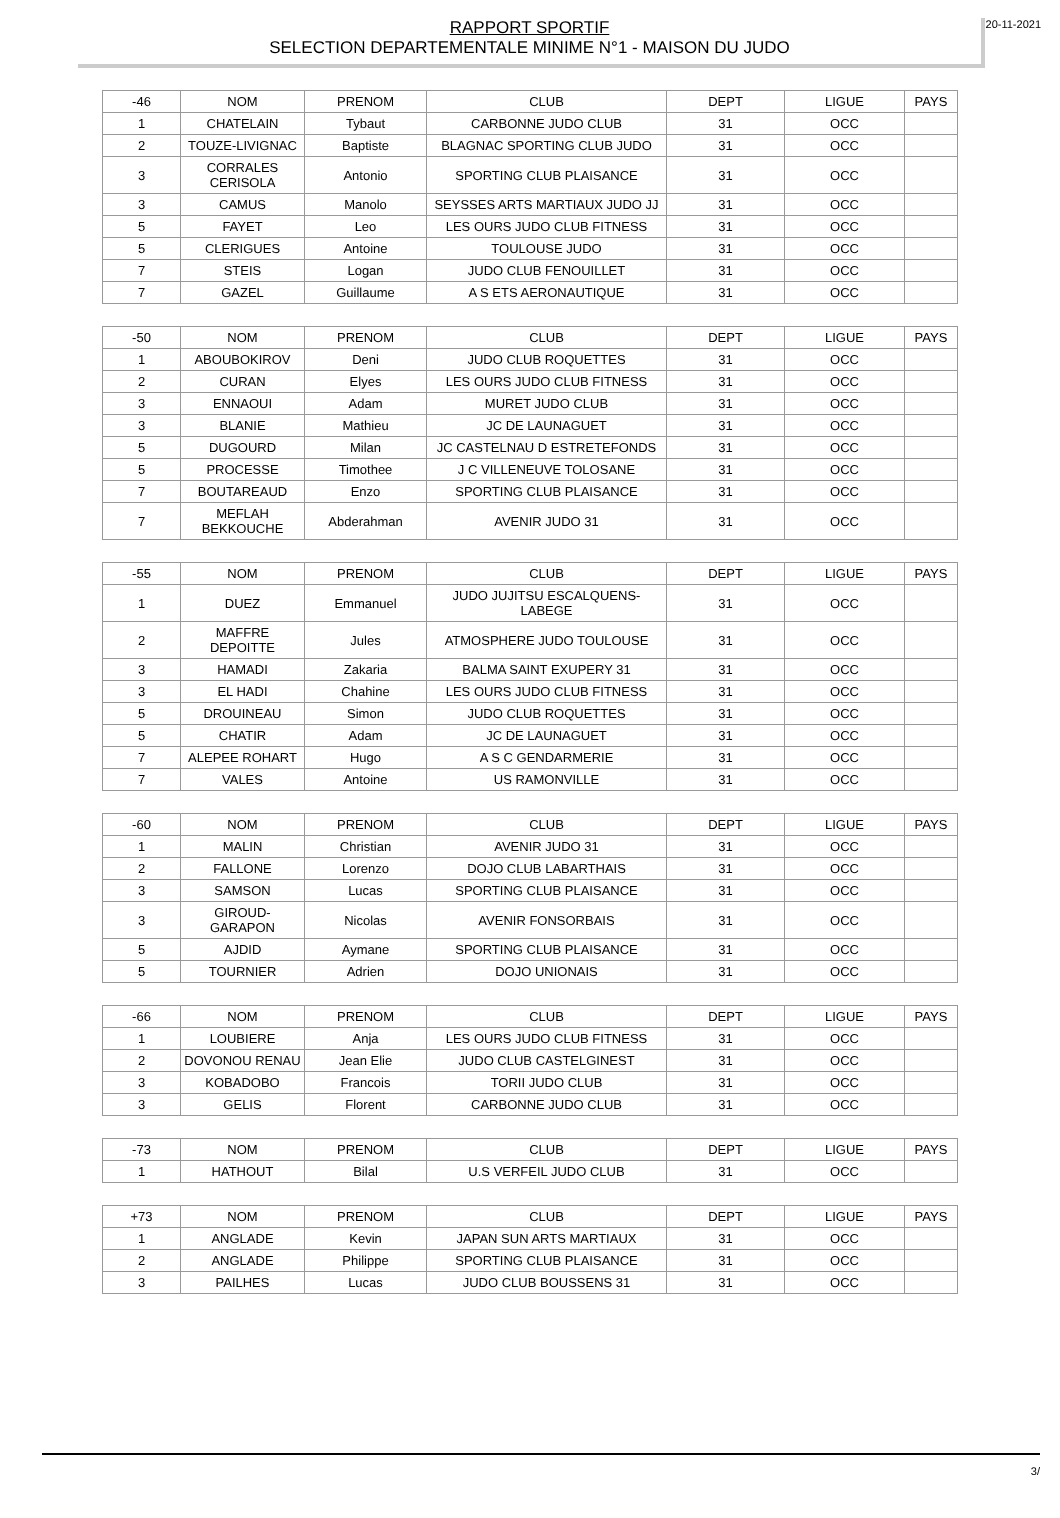20-11-2021 RAPPORT SPORTIF
SELECTION DEPARTEMENTALE MINIME N°1 - MAISON DU JUDO
| -46 | NOM | PRENOM | CLUB | DEPT | LIGUE | PAYS |
| --- | --- | --- | --- | --- | --- | --- |
| 1 | CHATELAIN | Tybaut | CARBONNE JUDO CLUB | 31 | OCC | |
| 2 | TOUZE-LIVIGNAC | Baptiste | BLAGNAC SPORTING CLUB JUDO | 31 | OCC | |
| 3 | CORRALES CERISOLA | Antonio | SPORTING CLUB PLAISANCE | 31 | OCC | |
| 3 | CAMUS | Manolo | SEYSSES ARTS MARTIAUX JUDO JJ | 31 | OCC | |
| 5 | FAYET | Leo | LES OURS JUDO CLUB FITNESS | 31 | OCC | |
| 5 | CLERIGUES | Antoine | TOULOUSE JUDO | 31 | OCC | |
| 7 | STEIS | Logan | JUDO CLUB FENOUILLET | 31 | OCC | |
| 7 | GAZEL | Guillaume | A S ETS AERONAUTIQUE | 31 | OCC | |
| -50 | NOM | PRENOM | CLUB | DEPT | LIGUE | PAYS |
| --- | --- | --- | --- | --- | --- | --- |
| 1 | ABOUBOKIROV | Deni | JUDO CLUB ROQUETTES | 31 | OCC | |
| 2 | CURAN | Elyes | LES OURS JUDO CLUB FITNESS | 31 | OCC | |
| 3 | ENNAOUI | Adam | MURET JUDO CLUB | 31 | OCC | |
| 3 | BLANIE | Mathieu | JC DE LAUNAGUET | 31 | OCC | |
| 5 | DUGOURD | Milan | JC CASTELNAU D ESTRETEFONDS | 31 | OCC | |
| 5 | PROCESSE | Timothee | J C VILLENEUVE TOLOSANE | 31 | OCC | |
| 7 | BOUTAREAUD | Enzo | SPORTING CLUB PLAISANCE | 31 | OCC | |
| 7 | MEFLAH BEKKOUCHE | Abderahman | AVENIR JUDO 31 | 31 | OCC | |
| -55 | NOM | PRENOM | CLUB | DEPT | LIGUE | PAYS |
| --- | --- | --- | --- | --- | --- | --- |
| 1 | DUEZ | Emmanuel | JUDO JUJITSU ESCALQUENS-LABEGE | 31 | OCC | |
| 2 | MAFFRE DEPOITTE | Jules | ATMOSPHERE JUDO TOULOUSE | 31 | OCC | |
| 3 | HAMADI | Zakaria | BALMA SAINT EXUPERY 31 | 31 | OCC | |
| 3 | EL HADI | Chahine | LES OURS JUDO CLUB FITNESS | 31 | OCC | |
| 5 | DROUINEAU | Simon | JUDO CLUB ROQUETTES | 31 | OCC | |
| 5 | CHATIR | Adam | JC DE LAUNAGUET | 31 | OCC | |
| 7 | ALEPEE ROHART | Hugo | A S C GENDARMERIE | 31 | OCC | |
| 7 | VALES | Antoine | US RAMONVILLE | 31 | OCC | |
| -60 | NOM | PRENOM | CLUB | DEPT | LIGUE | PAYS |
| --- | --- | --- | --- | --- | --- | --- |
| 1 | MALIN | Christian | AVENIR JUDO 31 | 31 | OCC | |
| 2 | FALLONE | Lorenzo | DOJO CLUB LABARTHAIS | 31 | OCC | |
| 3 | SAMSON | Lucas | SPORTING CLUB PLAISANCE | 31 | OCC | |
| 3 | GIROUD-GARAPON | Nicolas | AVENIR FONSORBAIS | 31 | OCC | |
| 5 | AJDID | Aymane | SPORTING CLUB PLAISANCE | 31 | OCC | |
| 5 | TOURNIER | Adrien | DOJO UNIONAIS | 31 | OCC | |
| -66 | NOM | PRENOM | CLUB | DEPT | LIGUE | PAYS |
| --- | --- | --- | --- | --- | --- | --- |
| 1 | LOUBIERE | Anja | LES OURS JUDO CLUB FITNESS | 31 | OCC | |
| 2 | DOVONOU RENAU | Jean Elie | JUDO CLUB CASTELGINEST | 31 | OCC | |
| 3 | KOBADOBO | Francois | TORII JUDO CLUB | 31 | OCC | |
| 3 | GELIS | Florent | CARBONNE JUDO CLUB | 31 | OCC | |
| -73 | NOM | PRENOM | CLUB | DEPT | LIGUE | PAYS |
| --- | --- | --- | --- | --- | --- | --- |
| 1 | HATHOUT | Bilal | U.S VERFEIL JUDO CLUB | 31 | OCC | |
| +73 | NOM | PRENOM | CLUB | DEPT | LIGUE | PAYS |
| --- | --- | --- | --- | --- | --- | --- |
| 1 | ANGLADE | Kevin | JAPAN SUN ARTS MARTIAUX | 31 | OCC | |
| 2 | ANGLADE | Philippe | SPORTING CLUB PLAISANCE | 31 | OCC | |
| 3 | PAILHES | Lucas | JUDO CLUB BOUSSENS 31 | 31 | OCC | |
3/